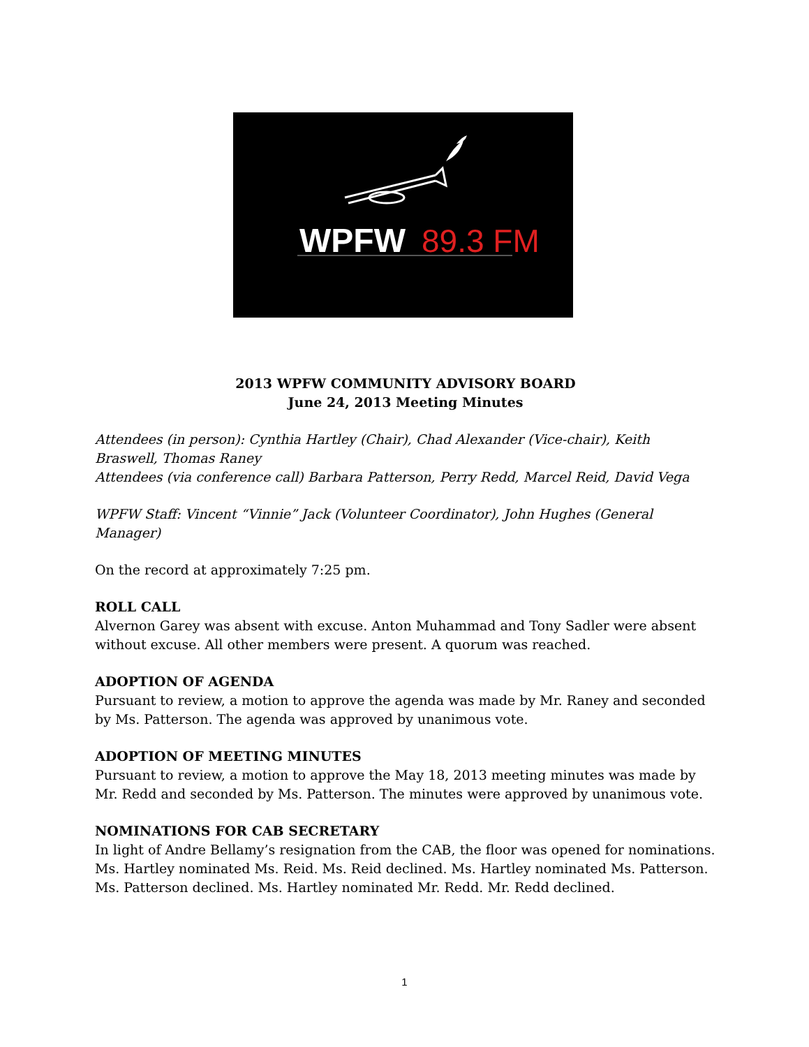WPFW
89.3 FM
2013 WPFW COMMUNITY ADVISORY BOARD
June 24, 2013 Meeting Minutes
Attendees (in person): Cynthia Hartley (Chair), Chad Alexander (Vice-chair), Keith Braswell, Thomas Raney
Attendees (via conference call) Barbara Patterson, Perry Redd, Marcel Reid, David Vega
WPFW Staff: Vincent “Vinnie” Jack (Volunteer Coordinator), John Hughes (General Manager)
On the record at approximately 7:25 pm.
ROLL CALL
Alvernon Garey was absent with excuse. Anton Muhammad and Tony Sadler were absent without excuse. All other members were present. A quorum was reached.
ADOPTION OF AGENDA
Pursuant to review, a motion to approve the agenda was made by Mr. Raney and seconded by Ms. Patterson. The agenda was approved by unanimous vote.
ADOPTION OF MEETING MINUTES
Pursuant to review, a motion to approve the May 18, 2013 meeting minutes was made by Mr. Redd and seconded by Ms. Patterson. The minutes were approved by unanimous vote.
NOMINATIONS FOR CAB SECRETARY
In light of Andre Bellamy’s resignation from the CAB, the floor was opened for nominations. Ms. Hartley nominated Ms. Reid. Ms. Reid declined. Ms. Hartley nominated Ms. Patterson. Ms. Patterson declined. Ms. Hartley nominated Mr. Redd. Mr. Redd declined.
1